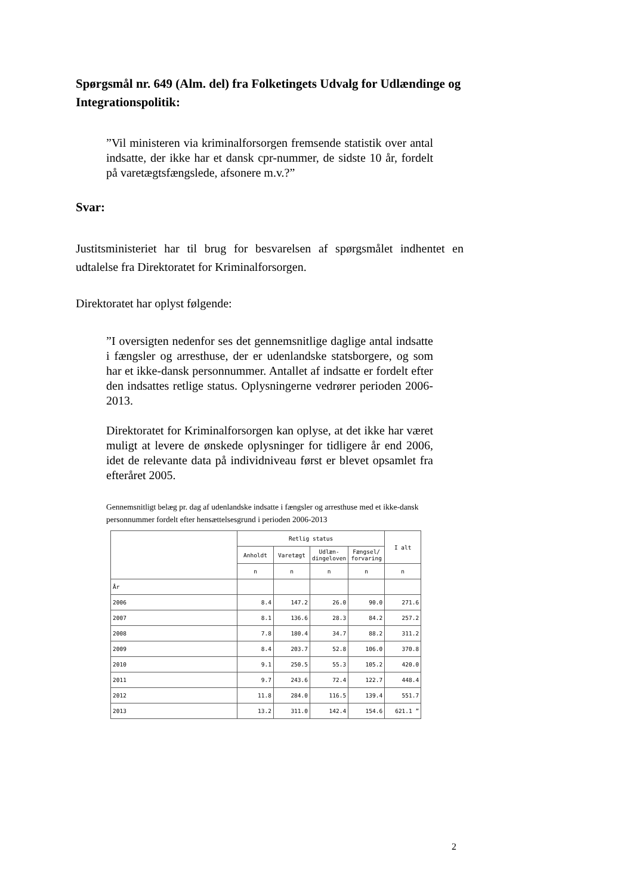Spørgsmål nr. 649 (Alm. del) fra Folketingets Udvalg for Udlændinge og Integrationspolitik:
”Vil ministeren via kriminalforsorgen fremsende statistik over antal indsatte, der ikke har et dansk cpr-nummer, de sidste 10 år, fordelt på varetægtsfængslede, afsonere m.v.?”
Svar:
Justitsministeriet har til brug for besvarelsen af spørgsmålet indhentet en udtalelse fra Direktoratet for Kriminalforsorgen.
Direktoratet har oplyst følgende:
”I oversigten nedenfor ses det gennemsnitlige daglige antal indsatte i fængsler og arresthuse, der er udenlandske statsborgere, og som har et ikke-dansk personnummer. Antallet af indsatte er fordelt efter den indsattes retlige status. Oplysningerne vedrører perioden 2006-2013.
Direktoratet for Kriminalforsorgen kan oplyse, at det ikke har været muligt at levere de ønskede oplysninger for tidligere år end 2006, idet de relevante data på individniveau først er blevet opsamlet fra efteråret 2005.
Gennemsnitligt belæg pr. dag af udenlandske indsatte i fængsler og arresthuse med et ikke-dansk personnummer fordelt efter hensættelsesgrund i perioden 2006-2013
| | Retlig status | | | | I alt |
| --- | --- | --- | --- | --- | --- |
| | Anholdt | Varetægt | Udlæn- dingeloven | Fængsel/ forvaring | |
| | n | n | n | n | n |
| År | | | | | |
| 2006 | 8.4 | 147.2 | 26.0 | 90.0 | 271.6 |
| 2007 | 8.1 | 136.6 | 28.3 | 84.2 | 257.2 |
| 2008 | 7.8 | 180.4 | 34.7 | 88.2 | 311.2 |
| 2009 | 8.4 | 203.7 | 52.8 | 106.0 | 370.8 |
| 2010 | 9.1 | 250.5 | 55.3 | 105.2 | 420.0 |
| 2011 | 9.7 | 243.6 | 72.4 | 122.7 | 448.4 |
| 2012 | 11.8 | 284.0 | 116.5 | 139.4 | 551.7 |
| 2013 | 13.2 | 311.0 | 142.4 | 154.6 | 621.1 ” |
2